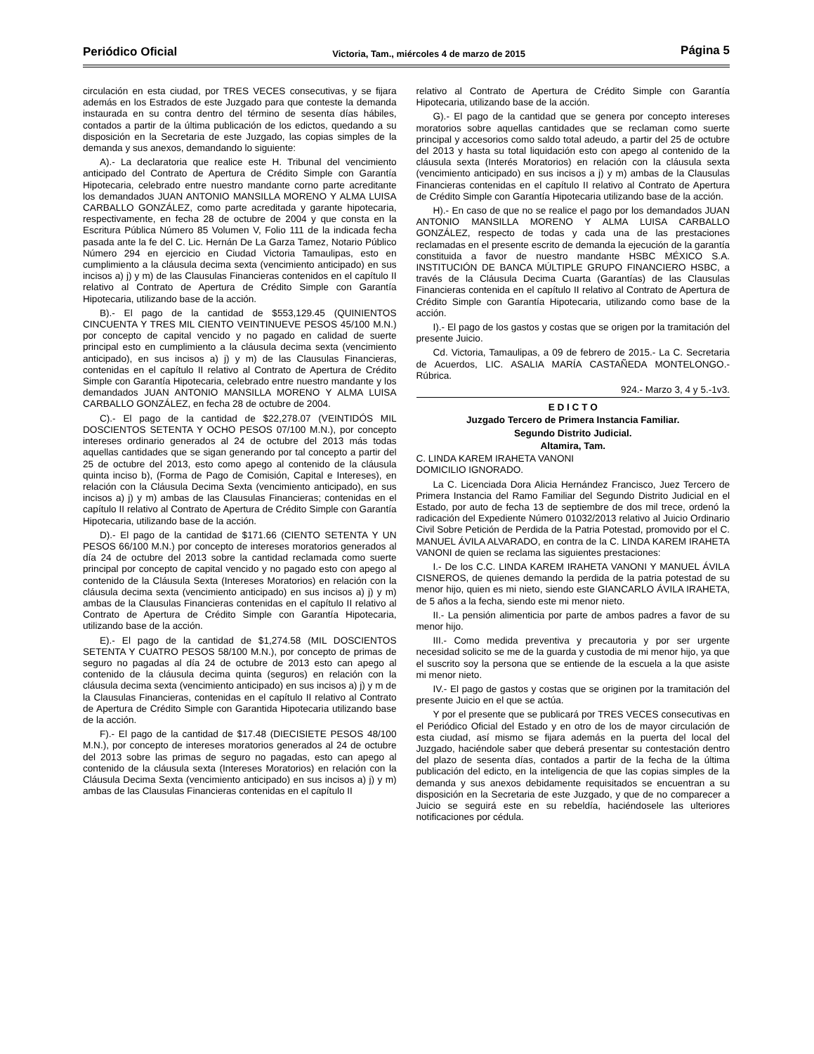Periódico Oficial Victoria, Tam., miércoles 4 de marzo de 2015 Página 5
circulación en esta ciudad, por TRES VECES consecutivas, y se fijara además en los Estrados de este Juzgado para que conteste la demanda instaurada en su contra dentro del término de sesenta días hábiles, contados a partir de la última publicación de los edictos, quedando a su disposición en la Secretaria de este Juzgado, las copias simples de la demanda y sus anexos, demandando lo siguiente:
A).- La declaratoria que realice este H. Tribunal del vencimiento anticipado del Contrato de Apertura de Crédito Simple con Garantía Hipotecaria, celebrado entre nuestro mandante corno parte acreditante los demandados JUAN ANTONIO MANSILLA MORENO Y ALMA LUISA CARBALLO GONZÁLEZ, como parte acreditada y garante hipotecaria, respectivamente, en fecha 28 de octubre de 2004 y que consta en la Escritura Pública Número 85 Volumen V, Folio 111 de la indicada fecha pasada ante la fe del C. Lic. Hernán De La Garza Tamez, Notario Público Número 294 en ejercicio en Ciudad Victoria Tamaulipas, esto en cumplimiento a la cláusula decima sexta (vencimiento anticipado) en sus incisos a) j) y m) de las Clausulas Financieras contenidos en el capítulo II relativo al Contrato de Apertura de Crédito Simple con Garantía Hipotecaria, utilizando base de la acción.
B).- El pago de la cantidad de $553,129.45 (QUINIENTOS CINCUENTA Y TRES MIL CIENTO VEINTINUEVE PESOS 45/100 M.N.) por concepto de capital vencido y no pagado en calidad de suerte principal esto en cumplimiento a la cláusula decima sexta (vencimiento anticipado), en sus incisos a) j) y m) de las Clausulas Financieras, contenidas en el capítulo II relativo al Contrato de Apertura de Crédito Simple con Garantía Hipotecaria, celebrado entre nuestro mandante y los demandados JUAN ANTONIO MANSILLA MORENO Y ALMA LUISA CARBALLO GONZÁLEZ, en fecha 28 de octubre de 2004.
C).- El pago de la cantidad de $22,278.07 (VEINTIDÓS MIL DOSCIENTOS SETENTA Y OCHO PESOS 07/100 M.N.), por concepto intereses ordinario generados al 24 de octubre del 2013 más todas aquellas cantidades que se sigan generando por tal concepto a partir del 25 de octubre del 2013, esto como apego al contenido de la cláusula quinta inciso b), (Forma de Pago de Comisión, Capital e Intereses), en relación con la Cláusula Decima Sexta (vencimiento anticipado), en sus incisos a) j) y m) ambas de las Clausulas Financieras; contenidas en el capítulo II relativo al Contrato de Apertura de Crédito Simple con Garantía Hipotecaria, utilizando base de la acción.
D).- El pago de la cantidad de $171.66 (CIENTO SETENTA Y UN PESOS 66/100 M.N.) por concepto de intereses moratorios generados al día 24 de octubre del 2013 sobre la cantidad reclamada como suerte principal por concepto de capital vencido y no pagado esto con apego al contenido de la Cláusula Sexta (Intereses Moratorios) en relación con la cláusula decima sexta (vencimiento anticipado) en sus incisos a) j) y m) ambas de la Clausulas Financieras contenidas en el capítulo II relativo al Contrato de Apertura de Crédito Simple con Garantía Hipotecaria, utilizando base de la acción.
E).- El pago de la cantidad de $1,274.58 (MIL DOSCIENTOS SETENTA Y CUATRO PESOS 58/100 M.N.), por concepto de primas de seguro no pagadas al día 24 de octubre de 2013 esto can apego al contenido de la cláusula decima quinta (seguros) en relación con la cláusula decima sexta (vencimiento anticipado) en sus incisos a) j) y m de la Clausulas Financieras, contenidas en el capítulo II relativo al Contrato de Apertura de Crédito Simple con Garantida Hipotecaria utilizando base de la acción.
F).- El pago de la cantidad de $17.48 (DIECISIETE PESOS 48/100 M.N.), por concepto de intereses moratorios generados al 24 de octubre del 2013 sobre las primas de seguro no pagadas, esto can apego al contenido de la cláusula sexta (Intereses Moratorios) en relación con la Cláusula Decima Sexta (vencimiento anticipado) en sus incisos a) j) y m) ambas de las Clausulas Financieras contenidas en el capítulo II
relativo al Contrato de Apertura de Crédito Simple con Garantía Hipotecaria, utilizando base de la acción.
G).- El pago de la cantidad que se genera por concepto intereses moratorios sobre aquellas cantidades que se reclaman como suerte principal y accesorios como saldo total adeudo, a partir del 25 de octubre del 2013 y hasta su total liquidación esto con apego al contenido de la cláusula sexta (Interés Moratorios) en relación con la cláusula sexta (vencimiento anticipado) en sus incisos a j) y m) ambas de la Clausulas Financieras contenidas en el capítulo II relativo al Contrato de Apertura de Crédito Simple con Garantía Hipotecaria utilizando base de la acción.
H).- En caso de que no se realice el pago por los demandados JUAN ANTONIO MANSILLA MORENO Y ALMA LUISA CARBALLO GONZÁLEZ, respecto de todas y cada una de las prestaciones reclamadas en el presente escrito de demanda la ejecución de la garantía constituida a favor de nuestro mandante HSBC MÉXICO S.A. INSTITUCIÓN DE BANCA MÚLTIPLE GRUPO FINANCIERO HSBC, a través de la Cláusula Decima Cuarta (Garantías) de las Clausulas Financieras contenida en el capítulo II relativo al Contrato de Apertura de Crédito Simple con Garantía Hipotecaria, utilizando como base de la acción.
I).- El pago de los gastos y costas que se origen por la tramitación del presente Juicio.
Cd. Victoria, Tamaulipas, a 09 de febrero de 2015.- La C. Secretaria de Acuerdos, LIC. ASALIA MARÍA CASTAÑEDA MONTELONGO.- Rúbrica.
924.- Marzo 3, 4 y 5.-1v3.
E D I C T O
Juzgado Tercero de Primera Instancia Familiar.
Segundo Distrito Judicial.
Altamira, Tam.
C. LINDA KAREM IRAHETA VANONI
DOMICILIO IGNORADO.
La C. Licenciada Dora Alicia Hernández Francisco, Juez Tercero de Primera Instancia del Ramo Familiar del Segundo Distrito Judicial en el Estado, por auto de fecha 13 de septiembre de dos mil trece, ordenó la radicación del Expediente Número 01032/2013 relativo al Juicio Ordinario Civil Sobre Petición de Perdida de la Patria Potestad, promovido por el C. MANUEL ÁVILA ALVARADO, en contra de la C. LINDA KAREM IRAHETA VANONI de quien se reclama las siguientes prestaciones:
I.- De los C.C. LINDA KAREM IRAHETA VANONI Y MANUEL ÁVILA CISNEROS, de quienes demando la perdida de la patria potestad de su menor hijo, quien es mi nieto, siendo este GIANCARLO ÁVILA IRAHETA, de 5 años a la fecha, siendo este mi menor nieto.
II.- La pensión alimenticia por parte de ambos padres a favor de su menor hijo.
III.- Como medida preventiva y precautoria y por ser urgente necesidad solicito se me de la guarda y custodia de mi menor hijo, ya que el suscrito soy la persona que se entiende de la escuela a la que asiste mi menor nieto.
IV.- El pago de gastos y costas que se originen por la tramitación del presente Juicio en el que se actúa.
Y por el presente que se publicará por TRES VECES consecutivas en el Periódico Oficial del Estado y en otro de los de mayor circulación de esta ciudad, así mismo se fijara además en la puerta del local del Juzgado, haciéndole saber que deberá presentar su contestación dentro del plazo de sesenta días, contados a partir de la fecha de la última publicación del edicto, en la inteligencia de que las copias simples de la demanda y sus anexos debidamente requisitados se encuentran a su disposición en la Secretaria de este Juzgado, y que de no comparecer a Juicio se seguirá este en su rebeldía, haciéndosele las ulteriores notificaciones por cédula.